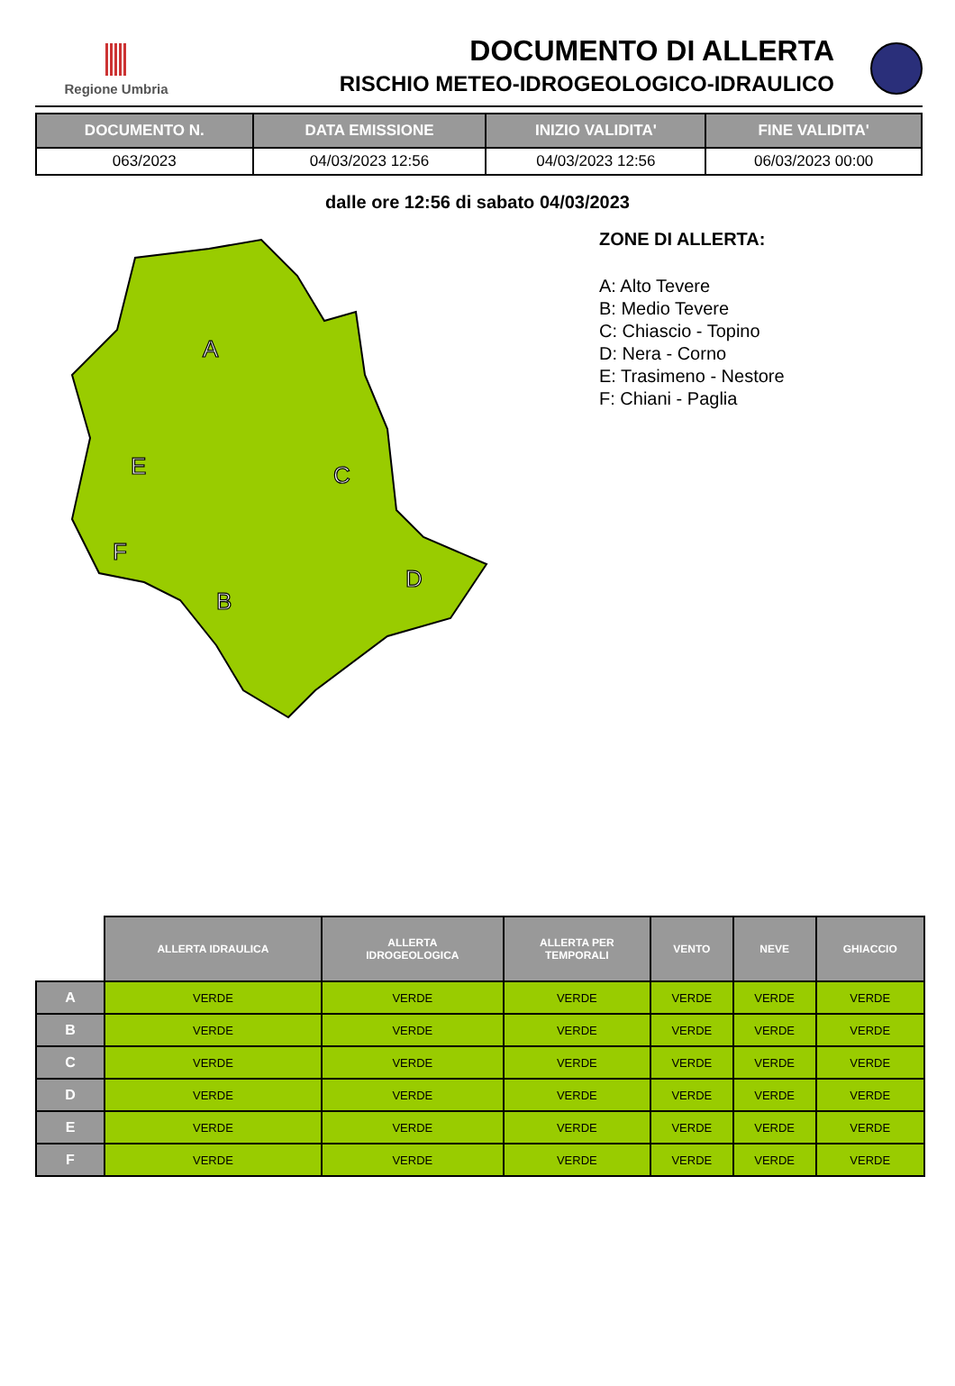Regione Umbria
DOCUMENTO DI ALLERTA
RISCHIO METEO-IDROGEOLOGICO-IDRAULICO
| DOCUMENTO N. | DATA EMISSIONE | INIZIO VALIDITA' | FINE VALIDITA' |
| --- | --- | --- | --- |
| 063/2023 | 04/03/2023 12:56 | 04/03/2023 12:56 | 06/03/2023 00:00 |
dalle ore 12:56 di sabato 04/03/2023
A
E
C
F
B
D
ZONE DI ALLERTA:
A: Alto Tevere
B: Medio Tevere
C: Chiascio - Topino
D: Nera - Corno
E: Trasimeno - Nestore
F: Chiani - Paglia
| | ALLERTA IDRAULICA | ALLERTA IDROGEOLOGICA | ALLERTA PER TEMPORALI | VENTO | NEVE | GHIACCIO |
| --- | --- | --- | --- | --- | --- | --- |
| A | VERDE | VERDE | VERDE | VERDE | VERDE | VERDE |
| B | VERDE | VERDE | VERDE | VERDE | VERDE | VERDE |
| C | VERDE | VERDE | VERDE | VERDE | VERDE | VERDE |
| D | VERDE | VERDE | VERDE | VERDE | VERDE | VERDE |
| E | VERDE | VERDE | VERDE | VERDE | VERDE | VERDE |
| F | VERDE | VERDE | VERDE | VERDE | VERDE | VERDE |